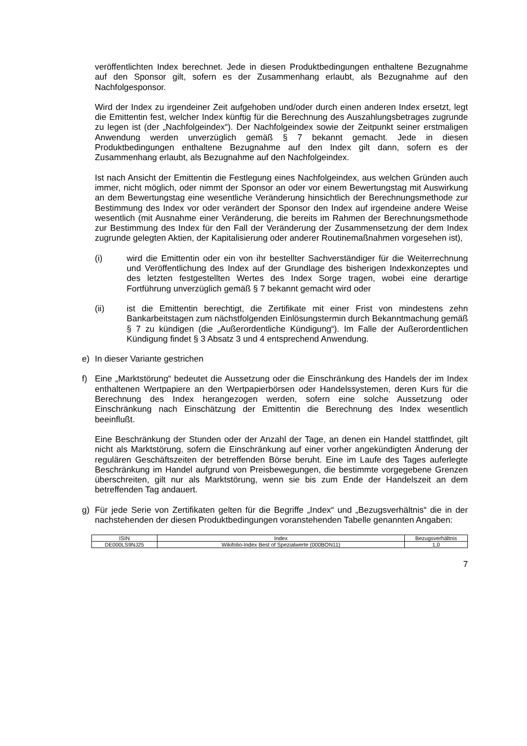veröffentlichten Index berechnet. Jede in diesen Produktbedingungen enthaltene Bezugnahme auf den Sponsor gilt, sofern es der Zusammenhang erlaubt, als Bezugnahme auf den Nachfolgesponsor.
Wird der Index zu irgendeiner Zeit aufgehoben und/oder durch einen anderen Index ersetzt, legt die Emittentin fest, welcher Index künftig für die Berechnung des Auszahlungsbetrages zugrunde zu legen ist (der „Nachfolgeindex“). Der Nachfolgeindex sowie der Zeitpunkt seiner erstmaligen Anwendung werden unverzüglich gemäß § 7 bekannt gemacht. Jede in diesen Produktbedingungen enthaltene Bezugnahme auf den Index gilt dann, sofern es der Zusammenhang erlaubt, als Bezugnahme auf den Nachfolgeindex.
Ist nach Ansicht der Emittentin die Festlegung eines Nachfolgeindex, aus welchen Gründen auch immer, nicht möglich, oder nimmt der Sponsor an oder vor einem Bewertungstag mit Auswirkung an dem Bewertungstag eine wesentliche Veränderung hinsichtlich der Berechnungsmethode zur Bestimmung des Index vor oder verändert der Sponsor den Index auf irgendeine andere Weise wesentlich (mit Ausnahme einer Veränderung, die bereits im Rahmen der Berechnungsmethode zur Bestimmung des Index für den Fall der Veränderung der Zusammensetzung der dem Index zugrunde gelegten Aktien, der Kapitalisierung oder anderer Routinemaßnahmen vorgesehen ist),
(i) wird die Emittentin oder ein von ihr bestellter Sachverständiger für die Weiterrechnung und Veröffentlichung des Index auf der Grundlage des bisherigen Indexkonzeptes und des letzten festgestellten Wertes des Index Sorge tragen, wobei eine derartige Fortführung unverzüglich gemäß § 7 bekannt gemacht wird oder
(ii) ist die Emittentin berechtigt, die Zertifikate mit einer Frist von mindestens zehn Bankarbeitstagen zum nächstfolgenden Einlösungstermin durch Bekanntmachung gemäß § 7 zu kündigen (die „Außerordentliche Kündigung“). Im Falle der Außerordentlichen Kündigung findet § 3 Absatz 3 und 4 entsprechend Anwendung.
e) In dieser Variante gestrichen
f) Eine „Marktstörung“ bedeutet die Aussetzung oder die Einschränkung des Handels der im Index enthaltenen Wertpapiere an den Wertpapierbörsen oder Handelssystemen, deren Kurs für die Berechnung des Index herangezogen werden, sofern eine solche Aussetzung oder Einschränkung nach Einschätzung der Emittentin die Berechnung des Index wesentlich beeinflußt.
Eine Beschränkung der Stunden oder der Anzahl der Tage, an denen ein Handel stattfindet, gilt nicht als Marktstörung, sofern die Einschränkung auf einer vorher angekündigten Änderung der regulären Geschäftszeiten der betreffenden Börse beruht. Eine im Laufe des Tages auferlegte Beschränkung im Handel aufgrund von Preisbewegungen, die bestimmte vorgegebene Grenzen überschreiten, gilt nur als Marktstörung, wenn sie bis zum Ende der Handelszeit an dem betreffenden Tag andauert.
g) Für jede Serie von Zertifikaten gelten für die Begriffe „Index“ und „Bezugsverhältnis“ die in der nachstehenden der diesen Produktbedingungen voranstehenden Tabelle genannten Angaben:
| ISIN | Index | Bezugsverhältnis |
| DE000LS9NJ25 | Wikifolio-Index Best of Spezialwerte (000BON11) | 1,0 |
7